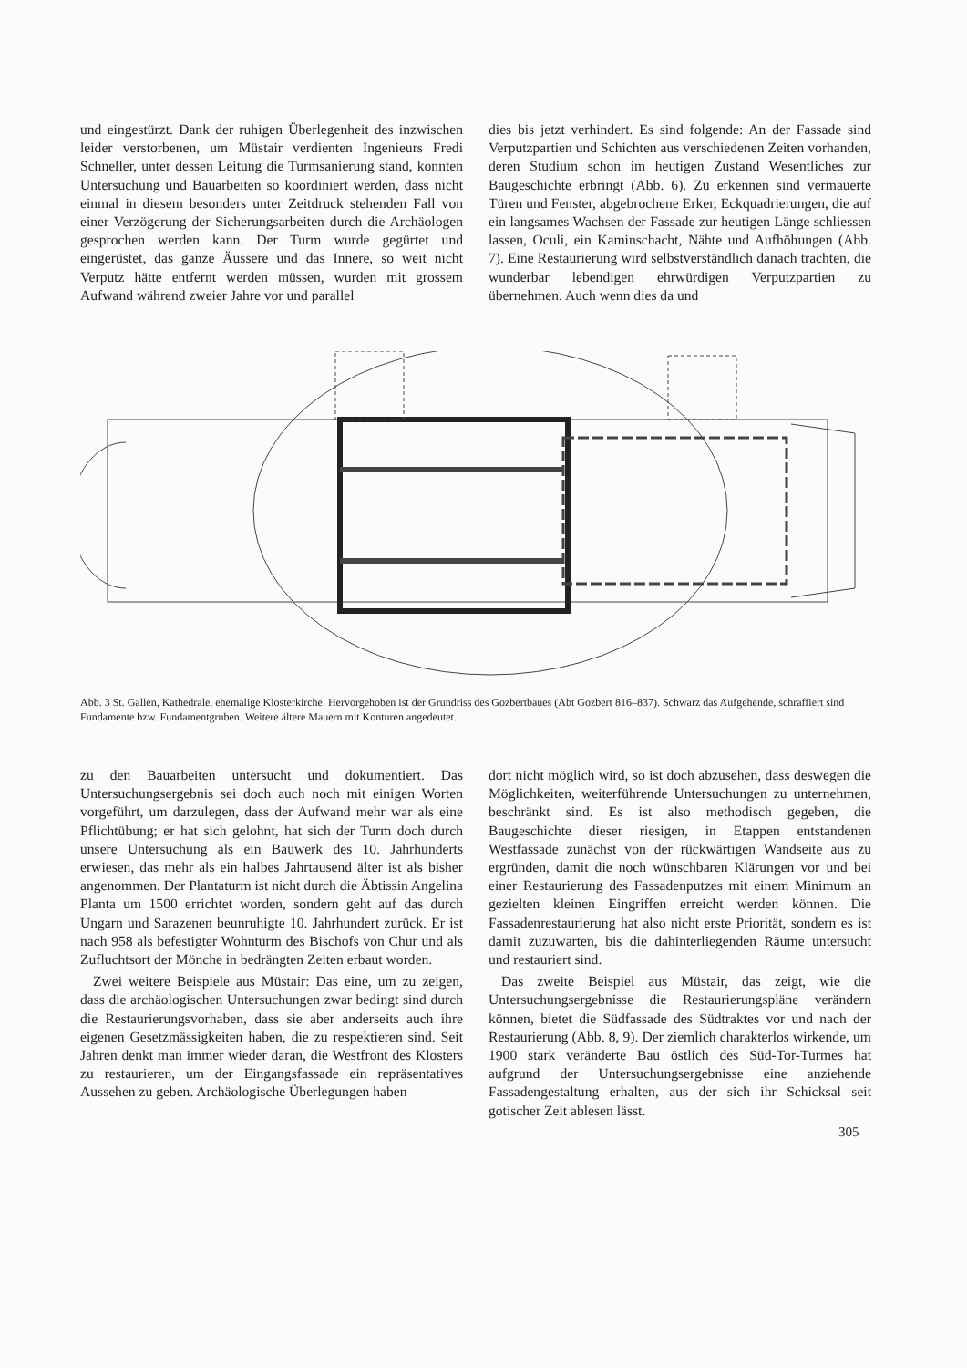und eingestürzt. Dank der ruhigen Überlegenheit des inzwischen leider verstorbenen, um Müstair verdienten Ingenieurs Fredi Schneller, unter dessen Leitung die Turmsanierung stand, konnten Untersuchung und Bauarbeiten so koordiniert werden, dass nicht einmal in diesem besonders unter Zeitdruck stehenden Fall von einer Verzögerung der Sicherungsarbeiten durch die Archäologen gesprochen werden kann. Der Turm wurde gegürtet und eingerüstet, das ganze Äussere und das Innere, so weit nicht Verputz hätte entfernt werden müssen, wurden mit grossem Aufwand während zweier Jahre vor und parallel
dies bis jetzt verhindert. Es sind folgende: An der Fassade sind Verputzpartien und Schichten aus verschiedenen Zeiten vorhanden, deren Studium schon im heutigen Zustand Wesentliches zur Baugeschichte erbringt (Abb. 6). Zu erkennen sind vermauerte Türen und Fenster, abgebrochene Erker, Eckquadrierungen, die auf ein langsames Wachsen der Fassade zur heutigen Länge schliessen lassen, Oculi, ein Kaminschacht, Nähte und Aufhöhungen (Abb. 7). Eine Restaurierung wird selbstverständlich danach trachten, die wunderbar lebendigen ehrwürdigen Verputzpartien zu übernehmen. Auch wenn dies da und
Abb. 3 St. Gallen, Kathedrale, ehemalige Klosterkirche. Hervorgehoben ist der Grundriss des Gozbertbaues (Abt Gozbert 816–837). Schwarz das Aufgehende, schraffiert sind Fundamente bzw. Fundamentgruben. Weitere ältere Mauern mit Konturen angedeutet.
zu den Bauarbeiten untersucht und dokumentiert. Das Untersuchungsergebnis sei doch auch noch mit einigen Worten vorgeführt, um darzulegen, dass der Aufwand mehr war als eine Pflichtübung; er hat sich gelohnt, hat sich der Turm doch durch unsere Untersuchung als ein Bauwerk des 10. Jahrhunderts erwiesen, das mehr als ein halbes Jahrtausend älter ist als bisher angenommen. Der Plantaturm ist nicht durch die Äbtissin Angelina Planta um 1500 errichtet worden, sondern geht auf das durch Ungarn und Sarazenen beunruhigte 10. Jahrhundert zurück. Er ist nach 958 als befestigter Wohnturm des Bischofs von Chur und als Zufluchtsort der Mönche in bedrängten Zeiten erbaut worden.
Zwei weitere Beispiele aus Müstair: Das eine, um zu zeigen, dass die archäologischen Untersuchungen zwar bedingt sind durch die Restaurierungsvorhaben, dass sie aber anderseits auch ihre eigenen Gesetzmässigkeiten haben, die zu respektieren sind. Seit Jahren denkt man immer wieder daran, die Westfront des Klosters zu restaurieren, um der Eingangsfassade ein repräsentatives Aussehen zu geben. Archäologische Überlegungen haben
dort nicht möglich wird, so ist doch abzusehen, dass deswegen die Möglichkeiten, weiterführende Untersuchungen zu unternehmen, beschränkt sind. Es ist also methodisch gegeben, die Baugeschichte dieser riesigen, in Etappen entstandenen Westfassade zunächst von der rückwärtigen Wandseite aus zu ergründen, damit die noch wünschbaren Klärungen vor und bei einer Restaurierung des Fassadenputzes mit einem Minimum an gezielten kleinen Eingriffen erreicht werden können. Die Fassadenrestaurierung hat also nicht erste Priorität, sondern es ist damit zuzuwarten, bis die dahinterliegenden Räume untersucht und restauriert sind.
Das zweite Beispiel aus Müstair, das zeigt, wie die Untersuchungsergebnisse die Restaurierungspläne verändern können, bietet die Südfassade des Südtraktes vor und nach der Restaurierung (Abb. 8, 9). Der ziemlich charakterlos wirkende, um 1900 stark veränderte Bau östlich des Süd-Tor-Turmes hat aufgrund der Untersuchungsergebnisse eine anziehende Fassadengestaltung erhalten, aus der sich ihr Schicksal seit gotischer Zeit ablesen lässt.
305